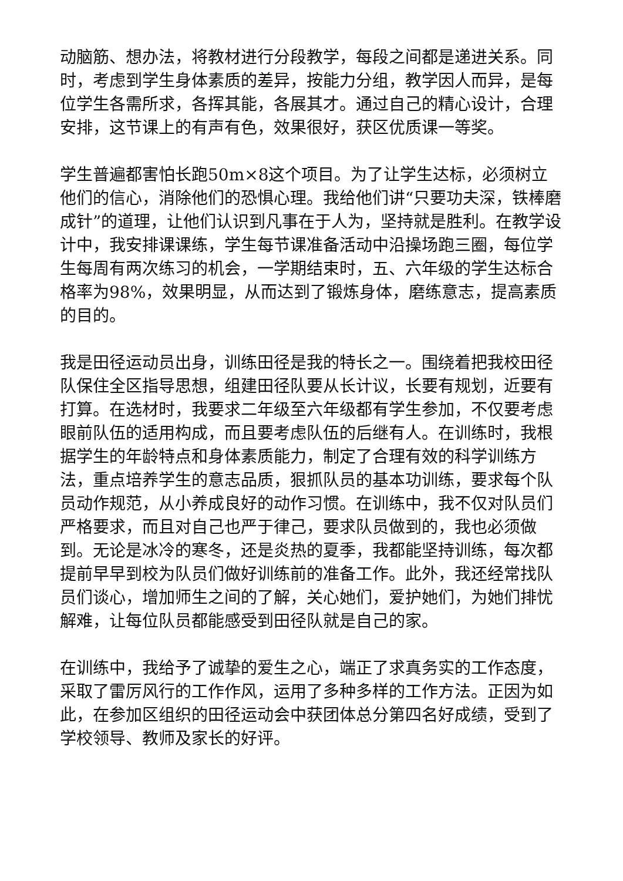动脑筋、想办法，将教材进行分段教学，每段之间都是递进关系。同时，考虑到学生身体素质的差异，按能力分组，教学因人而异，是每位学生各需所求，各挥其能，各展其才。通过自己的精心设计，合理安排，这节课上的有声有色，效果很好，获区优质课一等奖。
学生普遍都害怕长跑50m×8这个项目。为了让学生达标，必须树立他们的信心，消除他们的恐惧心理。我给他们讲“只要功夫深，铁棒磨成针”的道理，让他们认识到凡事在于人为，坚持就是胜利。在教学设计中，我安排课课练，学生每节课准备活动中沿操场跑三圈，每位学生每周有两次练习的机会，一学期结束时，五、六年级的学生达标合格率为98%，效果明显，从而达到了锻炼身体，磨练意志，提高素质的目的。
我是田径运动员出身，训练田径是我的特长之一。围绕着把我校田径队保住全区指导思想，组建田径队要从长计议，长要有规划，近要有打算。在选材时，我要求二年级至六年级都有学生参加，不仅要考虑眼前队伍的适用构成，而且要考虑队伍的后继有人。在训练时，我根据学生的年龄特点和身体素质能力，制定了合理有效的科学训练方法，重点培养学生的意志品质，狠抓队员的基本功训练，要求每个队员动作规范，从小养成良好的动作习惯。在训练中，我不仅对队员们严格要求，而且对自己也严于律己，要求队员做到的，我也必须做到。无论是冰冷的寒冬，还是炎热的夏季，我都能坚持训练，每次都提前早早到校为队员们做好训练前的准备工作。此外，我还经常找队员们谈心，增加师生之间的了解，关心她们，爱护她们，为她们排忧解难，让每位队员都能感受到田径队就是自己的家。
在训练中，我给予了诚挚的爱生之心，端正了求真务实的工作态度，采取了雷厉风行的工作作风，运用了多种多样的工作方法。正因为如此，在参加区组织的田径运动会中获团体总分第四名好成绩，受到了学校领导、教师及家长的好评。